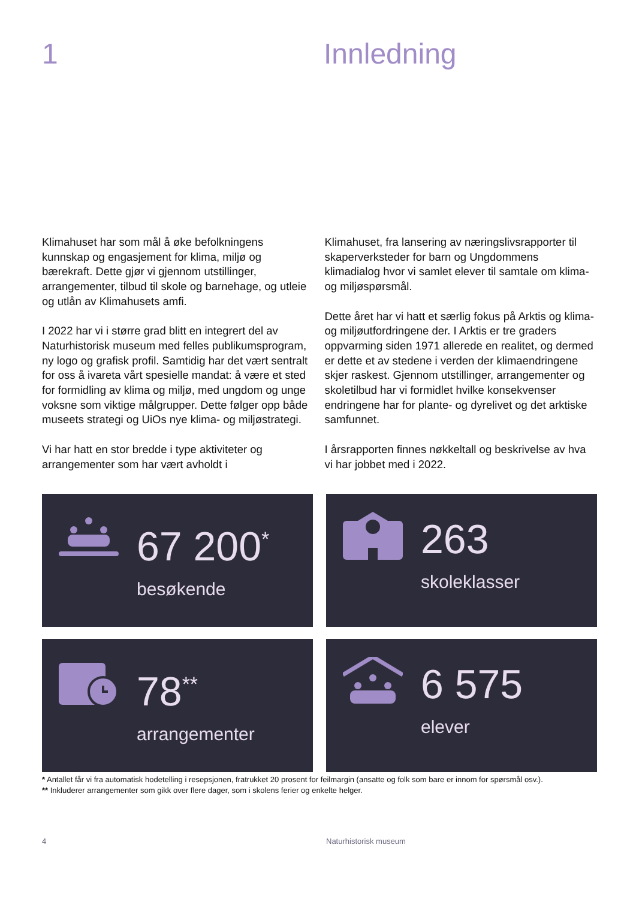1 Innledning
Klimahuset har som mål å øke befolkningens kunnskap og engasjement for klima, miljø og bærekraft. Dette gjør vi gjennom utstillinger, arrangementer, tilbud til skole og barnehage, og utleie og utlån av Klimahusets amfi.
I 2022 har vi i større grad blitt en integrert del av Naturhistorisk museum med felles publikumsprogram, ny logo og grafisk profil. Samtidig har det vært sentralt for oss å ivareta vårt spesielle mandat: å være et sted for formidling av klima og miljø, med ungdom og unge voksne som viktige målgrupper. Dette følger opp både museets strategi og UiOs nye klima- og miljøstrategi.
Vi har hatt en stor bredde i type aktiviteter og arrangementer som har vært avholdt i
Klimahuset, fra lansering av næringslivsrapporter til skaperverksteder for barn og Ungdommens klimadialog hvor vi samlet elever til samtale om klima- og miljøspørsmål.
Dette året har vi hatt et særlig fokus på Arktis og klima- og miljøutfordringene der. I Arktis er tre graders oppvarming siden 1971 allerede en realitet, og dermed er dette et av stedene i verden der klimaendringene skjer raskest. Gjennom utstillinger, arrangementer og skoletilbud har vi formidlet hvilke konsekvenser endringene har for plante- og dyrelivet og det arktiske samfunnet.
I årsrapporten finnes nøkkeltall og beskrivelse av hva vi har jobbet med i 2022.
67 200<sup>*</sup>
besøkende
263
skoleklasser
78<sup>**</sup>
arrangementer
6 575
elever
* Antallet får vi fra automatisk hodetelling i resepsjonen, fratrukket 20 prosent for feilmargin (ansatte og folk som bare er innom for spørsmål osv.).
** Inkluderer arrangementer som gikk over flere dager, som i skolens ferier og enkelte helger.
4 Naturhistorisk museum